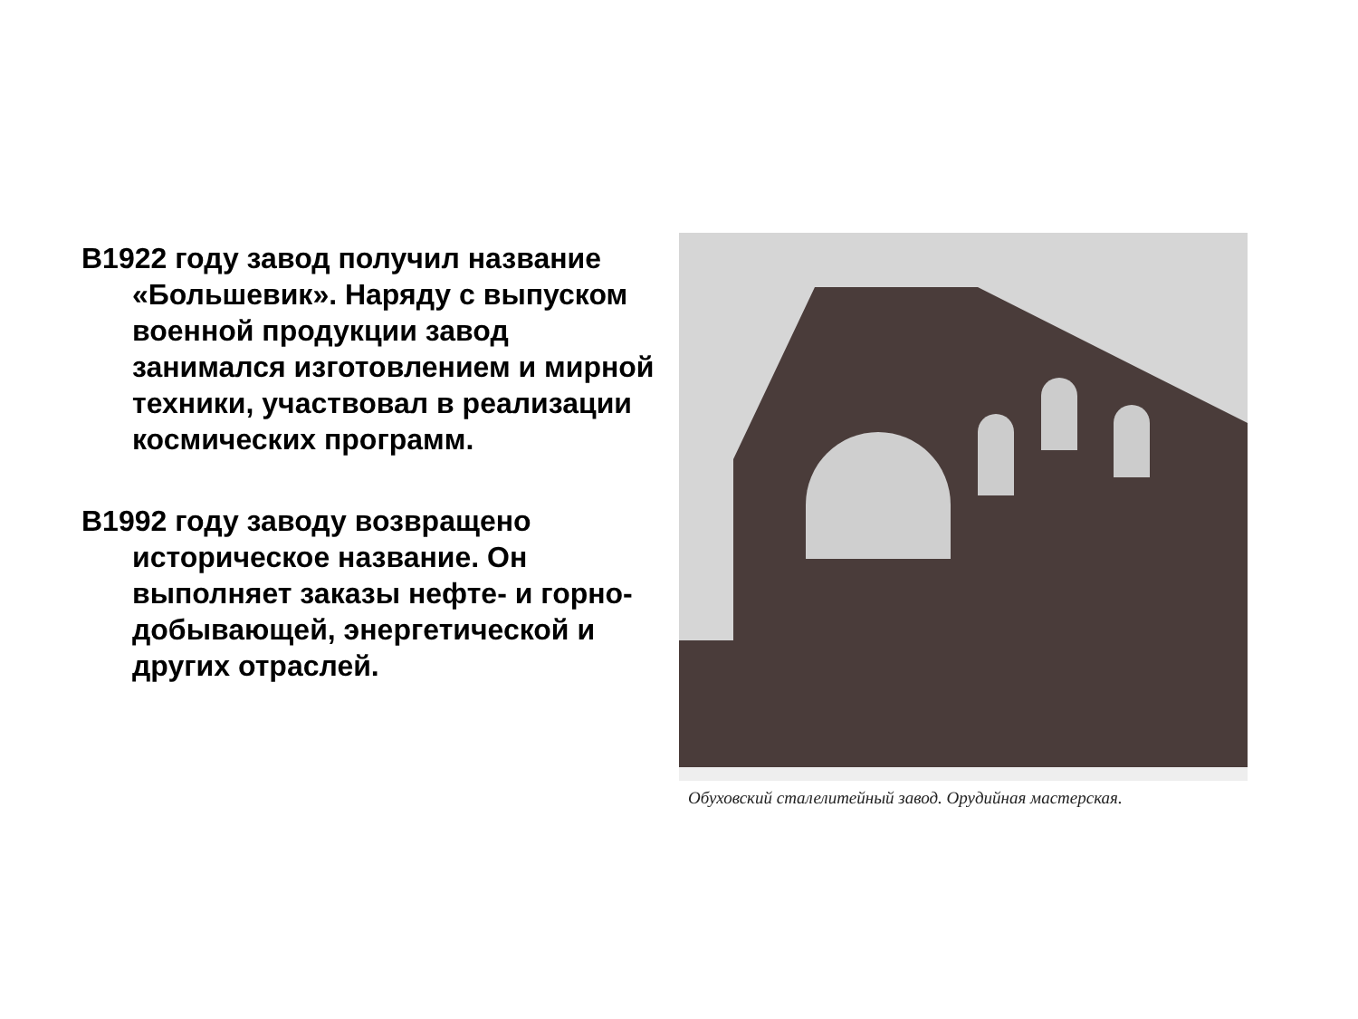В1922 году завод получил название «Большевик». Наряду с выпуском военной продукции завод занимался изготовлением и мирной техники, участвовал в реализации космических программ.
В1992 году заводу возвращено историческое название. Он выполняет заказы нефте- и горно-добывающей, энергетической и других отраслей.
Обуховский сталелитейный завод. Орудийная мастерская.